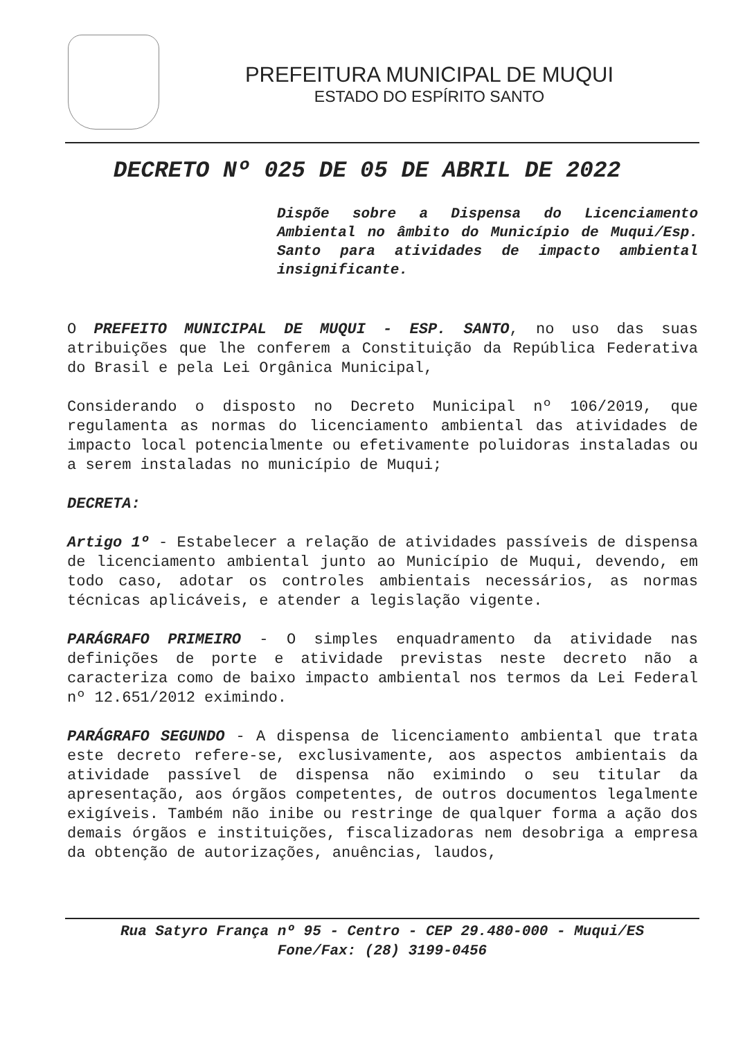PREFEITURA MUNICIPAL DE MUQUI
ESTADO DO ESPÍRITO SANTO
DECRETO Nº 025 DE 05 DE ABRIL DE 2022
Dispõe sobre a Dispensa do Licenciamento Ambiental no âmbito do Município de Muqui/Esp. Santo para atividades de impacto ambiental insignificante.
O PREFEITO MUNICIPAL DE MUQUI - ESP. SANTO, no uso das suas atribuições que lhe conferem a Constituição da República Federativa do Brasil e pela Lei Orgânica Municipal,
Considerando o disposto no Decreto Municipal nº 106/2019, que regulamenta as normas do licenciamento ambiental das atividades de impacto local potencialmente ou efetivamente poluidoras instaladas ou a serem instaladas no município de Muqui;
DECRETA:
Artigo 1º - Estabelecer a relação de atividades passíveis de dispensa de licenciamento ambiental junto ao Município de Muqui, devendo, em todo caso, adotar os controles ambientais necessários, as normas técnicas aplicáveis, e atender a legislação vigente.
PARÁGRAFO PRIMEIRO - O simples enquadramento da atividade nas definições de porte e atividade previstas neste decreto não a caracteriza como de baixo impacto ambiental nos termos da Lei Federal nº 12.651/2012 eximindo.
PARÁGRAFO SEGUNDO - A dispensa de licenciamento ambiental que trata este decreto refere-se, exclusivamente, aos aspectos ambientais da atividade passível de dispensa não eximindo o seu titular da apresentação, aos órgãos competentes, de outros documentos legalmente exigíveis. Também não inibe ou restringe de qualquer forma a ação dos demais órgãos e instituições, fiscalizadoras nem desobriga a empresa da obtenção de autorizações, anuências, laudos,
Rua Satyro França nº 95 - Centro - CEP 29.480-000 - Muqui/ES
Fone/Fax: (28) 3199-0456